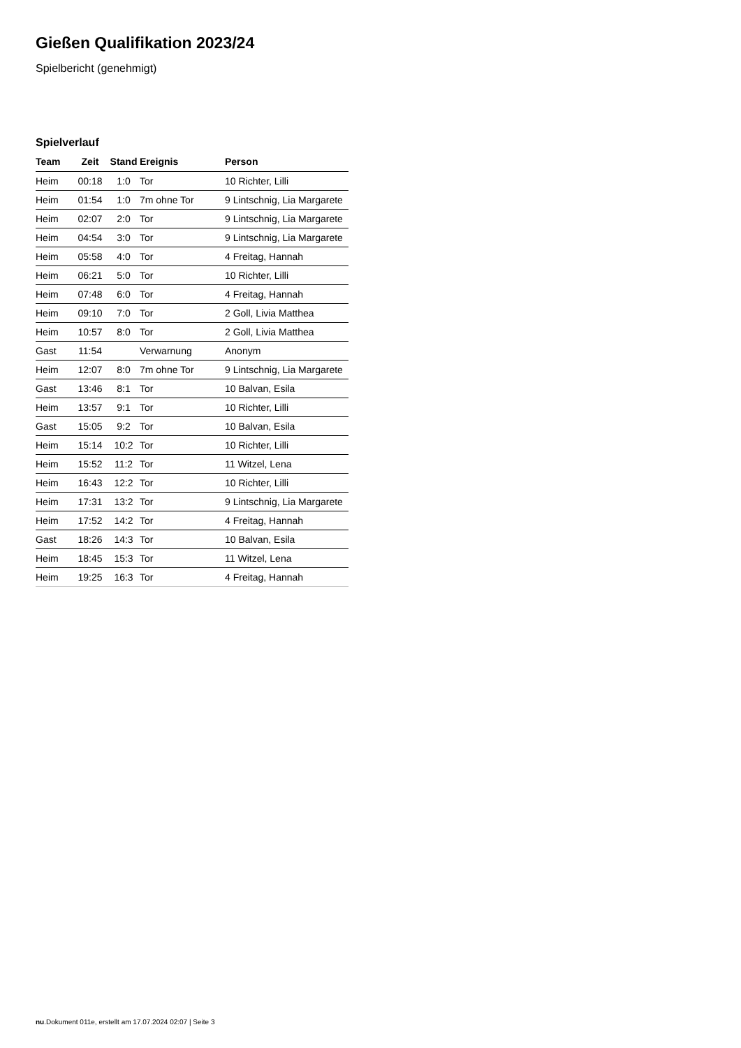Gießen Qualifikation 2023/24
Spielbericht (genehmigt)
Spielverlauf
| Team | Zeit | Stand | Ereignis | Person |
| --- | --- | --- | --- | --- |
| Heim | 00:18 | 1:0 | Tor | 10 Richter, Lilli |
| Heim | 01:54 | 1:0 | 7m ohne Tor | 9 Lintschnig, Lia Margarete |
| Heim | 02:07 | 2:0 | Tor | 9 Lintschnig, Lia Margarete |
| Heim | 04:54 | 3:0 | Tor | 9 Lintschnig, Lia Margarete |
| Heim | 05:58 | 4:0 | Tor | 4 Freitag, Hannah |
| Heim | 06:21 | 5:0 | Tor | 10 Richter, Lilli |
| Heim | 07:48 | 6:0 | Tor | 4 Freitag, Hannah |
| Heim | 09:10 | 7:0 | Tor | 2 Goll, Livia Matthea |
| Heim | 10:57 | 8:0 | Tor | 2 Goll, Livia Matthea |
| Gast | 11:54 | | Verwarnung | Anonym |
| Heim | 12:07 | 8:0 | 7m ohne Tor | 9 Lintschnig, Lia Margarete |
| Gast | 13:46 | 8:1 | Tor | 10 Balvan, Esila |
| Heim | 13:57 | 9:1 | Tor | 10 Richter, Lilli |
| Gast | 15:05 | 9:2 | Tor | 10 Balvan, Esila |
| Heim | 15:14 | 10:2 | Tor | 10 Richter, Lilli |
| Heim | 15:52 | 11:2 | Tor | 11 Witzel, Lena |
| Heim | 16:43 | 12:2 | Tor | 10 Richter, Lilli |
| Heim | 17:31 | 13:2 | Tor | 9 Lintschnig, Lia Margarete |
| Heim | 17:52 | 14:2 | Tor | 4 Freitag, Hannah |
| Gast | 18:26 | 14:3 | Tor | 10 Balvan, Esila |
| Heim | 18:45 | 15:3 | Tor | 11 Witzel, Lena |
| Heim | 19:25 | 16:3 | Tor | 4 Freitag, Hannah |
nu.Dokument 011e, erstellt am 17.07.2024 02:07 | Seite 3